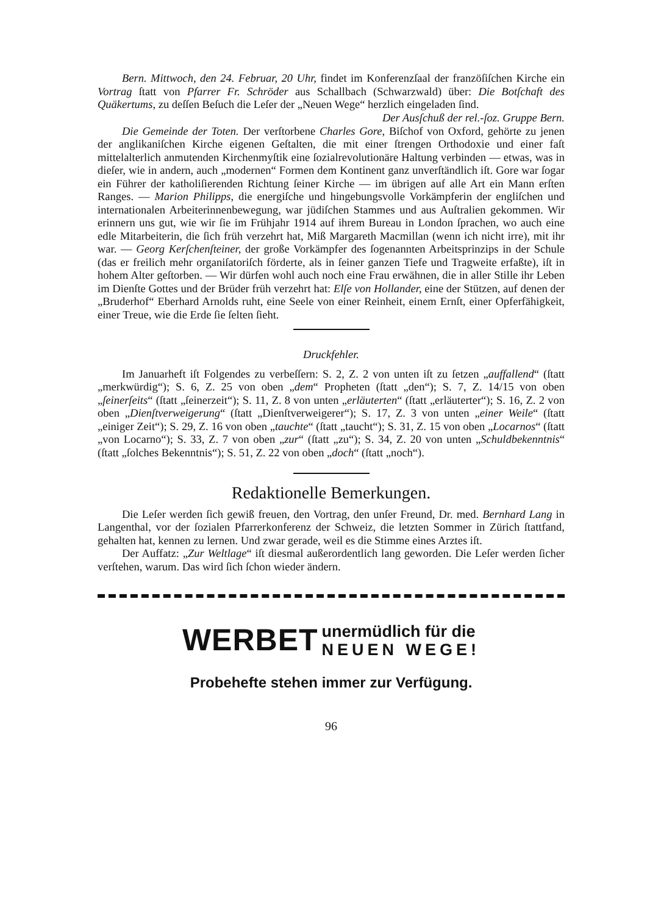Bern. Mittwoch, den 24. Februar, 20 Uhr, findet im Konferenzſaal der franzöſiſchen Kirche ein Vortrag ſtatt von Pfarrer Fr. Schröder aus Schallbach (Schwarzwald) über: Die Botſchaft des Quäkertums, zu deſſen Beſuch die Leſer der „Neuen Wege“ herzlich eingeladen ſind. Der Ausſchuß der rel.-ſoz. Gruppe Bern.
Die Gemeinde der Toten. Der verſtorbene Charles Gore, Biſchof von Oxford, gehörte zu jenen der anglikaniſchen Kirche eigenen Geſtalten, die mit einer ſtrengen Orthodoxie und einer faſt mittelalterlich anmutenden Kirchenmyſtik eine ſozialrevolutionäre Haltung verbinden — etwas, was in dieſer, wie in andern, auch „modernen“ Formen dem Kontinent ganz unverſtändlich iſt. Gore war ſogar ein Führer der katholiſierenden Richtung ſeiner Kirche — im übrigen auf alle Art ein Mann erſten Ranges. — Marion Philipps, die energiſche und hingebungsvolle Vorkämpferin der engliſchen und internationalen Arbeiterinnenbewegung, war jüdiſchen Stammes und aus Auſtralien gekommen. Wir erinnern uns gut, wie wir ſie im Frühjahr 1914 auf ihrem Bureau in London ſprachen, wo auch eine edle Mitarbeiterin, die ſich früh verzehrt hat, Miß Margareth Macmillan (wenn ich nicht irre), mit ihr war. — Georg Kerſchenſteiner, der große Vorkämpfer des ſogenannten Arbeitsprinzips in der Schule (das er freilich mehr organiſatoriſch förderte, als in ſeiner ganzen Tiefe und Tragweite erfaßte), iſt in hohem Alter geſtorben. — Wir dürfen wohl auch noch eine Frau erwähnen, die in aller Stille ihr Leben im Dienſte Gottes und der Brüder früh verzehrt hat: Elſe von Hollander, eine der Stützen, auf denen der „Bruderhof“ Eberhard Arnolds ruht, eine Seele von einer Reinheit, einem Ernſt, einer Opferfähigkeit, einer Treue, wie die Erde ſie ſelten ſieht.
Druckfehler.
Im Januarheft iſt Folgendes zu verbeſſern: S. 2, Z. 2 von unten iſt zu ſetzen „auffallend“ (ſtatt „merkwürdig“); S. 6, Z. 25 von oben „dem“ Propheten (ſtatt „den“); S. 7, Z. 14/15 von oben „ſeinerſeits“ (ſtatt „ſeinerzeit“); S. 11, Z. 8 von unten „erläuterten“ (ſtatt „erläuterter“); S. 16, Z. 2 von oben „Dienſtverweigerung“ (ſtatt „Dienſtverweigerer“); S. 17, Z. 3 von unten „einer Weile“ (ſtatt „einiger Zeit“); S. 29, Z. 16 von oben „tauchte“ (ſtatt „taucht“); S. 31, Z. 15 von oben „Locarnos“ (ſtatt „von Locarno“); S. 33, Z. 7 von oben „zur“ (ſtatt „zu“); S. 34, Z. 20 von unten „Schuldbekenntnis“ (ſtatt „ſolches Bekenntnis“); S. 51, Z. 22 von oben „doch“ (ſtatt „noch“).
Redaktionelle Bemerkungen.
Die Leſer werden ſich gewiß freuen, den Vortrag, den unſer Freund, Dr. med. Bernhard Lang in Langenthal, vor der ſozialen Pfarrerkonferenz der Schweiz, die letzten Sommer in Zürich ſtattfand, gehalten hat, kennen zu lernen. Und zwar gerade, weil es die Stimme eines Arztes iſt.
Der Auffatz: „Zur Weltlage“ iſt diesmal außerordentlich lang geworden. Die Leſer werden ſicher verſtehen, warum. Das wird ſich ſchon wieder ändern.
WERBET unermüdlich für die
NEUEN WEGE!
Probehefte stehen immer zur Verfügung.
96